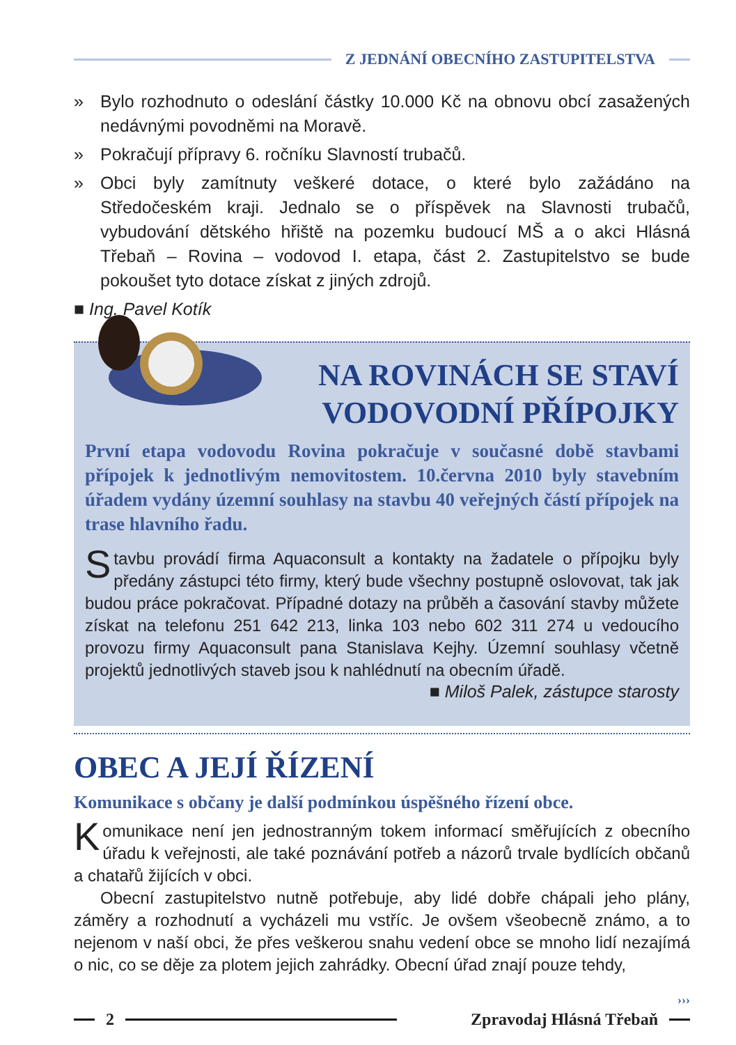Z JEDNÁNÍ OBECNÍHO ZASTUPITELSTVA
» Bylo rozhodnuto o odeslání částky 10.000 Kč na obnovu obcí zasažených nedávnými povodněmi na Moravě.
» Pokračují přípravy 6. ročníku Slavností trubačů.
» Obci byly zamítnuty veškeré dotace, o které bylo zažádáno na Středočeském kraji. Jednalo se o příspěvek na Slavnosti trubačů, vybudování dětského hřiště na pozemku budoucí MŠ a o akci Hlásná Třebaň – Rovina – vodovod I. etapa, část 2. Zastupitelstvo se bude pokoušet tyto dotace získat z jiných zdrojů.
■ Ing. Pavel Kotík
NA ROVINÁCH SE STAVÍ
VODOVODNÍ PŘÍPOJKY
První etapa vodovodu Rovina pokračuje v současné době stavbami přípojek k jednotlivým nemovitostem. 10.června 2010 byly stavebním úřadem vydány územní souhlasy na stavbu 40 veřejných částí přípojek na trase hlavního řadu.
Stavbu provádí firma Aquaconsult a kontakty na žadatele o přípojku byly předány zástupci této firmy, který bude všechny postupně oslovovat, tak jak budou práce pokračovat. Případné dotazy na průběh a časování stavby můžete získat na telefonu 251 642 213, linka 103 nebo 602 311 274 u vedoucího provozu firmy Aquaconsult pana Stanislava Kejhy. Územní souhlasy včetně projektů jednotlivých staveb jsou k nahlédnutí na obecním úřadě.
■ Miloš Palek, zástupce starosty
OBEC A JEJÍ ŘÍZENÍ
Komunikace s občany je další podmínkou úspěšného řízení obce.
Komunikace není jen jednostranným tokem informací směřujících z obecního úřadu k veřejnosti, ale také poznávání potřeb a názorů trvale bydlících občanů a chatařů žijících v obci.
Obecní zastupitelstvo nutně potřebuje, aby lidé dobře chápali jeho plány, záměry a rozhodnutí a vycházeli mu vstříc. Je ovšem všeobecně známo, a to nejenom v naší obci, že přes veškerou snahu vedení obce se mnoho lidí nezajímá o nic, co se děje za plotem jejich zahrádky. Obecní úřad znají pouze tehdy,
›››
2 Zpravodaj Hlásná Třebaň